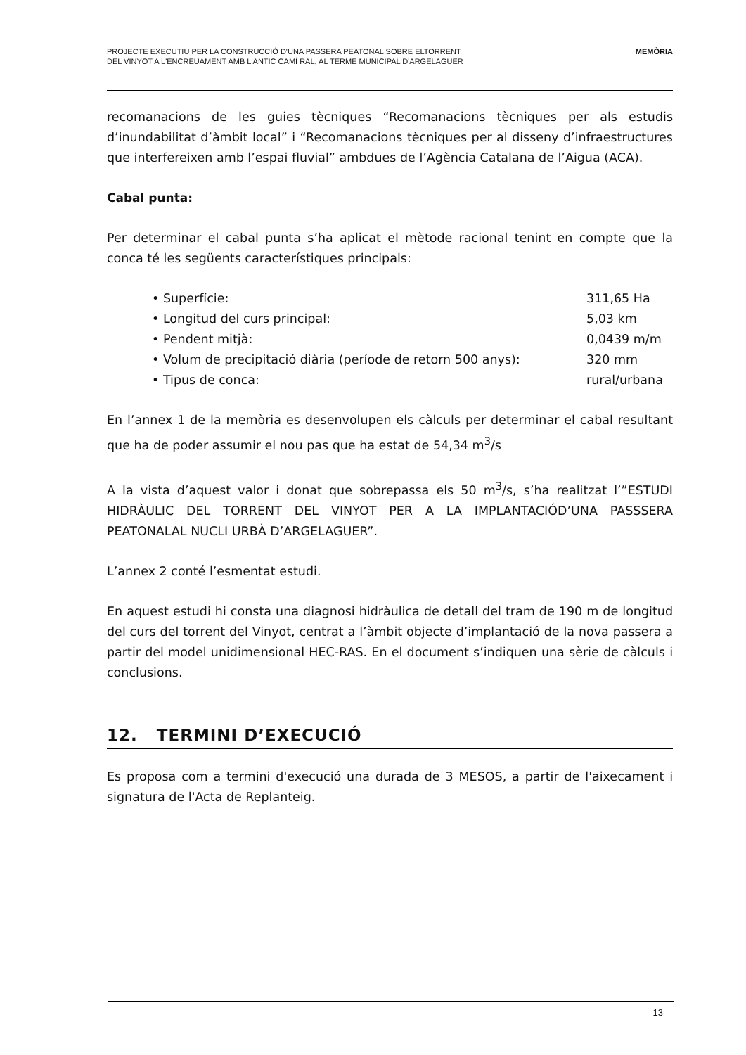PROJECTE EXECUTIU PER LA CONSTRUCCIÓ D'UNA PASSERA PEATONAL SOBRE ELTORRENT
DEL VINYOT A L'ENCREUAMENT AMB L'ANTIC CAMÍ RAL, AL TERME MUNICIPAL D'ARGELAGUER
MEMÒRIA
recomanacions de les guies tècniques “Recomanacions tècniques per als estudis d’inundabilitat d’àmbit local” i “Recomanacions tècniques per al disseny d’infraestructures que interfereixen amb l’espai fluvial” ambdues de l’Agència Catalana de l’Aigua (ACA).
Cabal punta:
Per determinar el cabal punta s’ha aplicat el mètode racional tenint en compte que la conca té les següents característiques principals:
• Superfície: 311,65 Ha
• Longitud del curs principal: 5,03 km
• Pendent mitjà: 0,0439 m/m
• Volum de precipitació diària (període de retorn 500 anys): 320 mm
• Tipus de conca: rural/urbana
En l’annex 1 de la memòria es desenvolupen els càlculs per determinar el cabal resultant que ha de poder assumir el nou pas que ha estat de 54,34 m<sup>3</sup>/s
A la vista d’aquest valor i donat que sobrepassa els 50 m<sup>3</sup>/s, s’ha realitzat l’”ESTUDI HIDRÀULIC DEL TORRENT DEL VINYOT PER A LA IMPLANTACIÓD’UNA PASSSERA PEATONALAL NUCLI URBÀ D’ARGELAGUER”.
L’annex 2 conté l’esmentat estudi.
En aquest estudi hi consta una diagnosi hidràulica de detall del tram de 190 m de longitud del curs del torrent del Vinyot, centrat a l’àmbit objecte d’implantació de la nova passera a partir del model unidimensional HEC-RAS. En el document s’indiquen una sèrie de càlculs i conclusions.
12. TERMINI D’EXECUCIÓ
Es proposa com a termini d'execució una durada de 3 MESOS, a partir de l'aixecament i signatura de l'Acta de Replanteig.
13